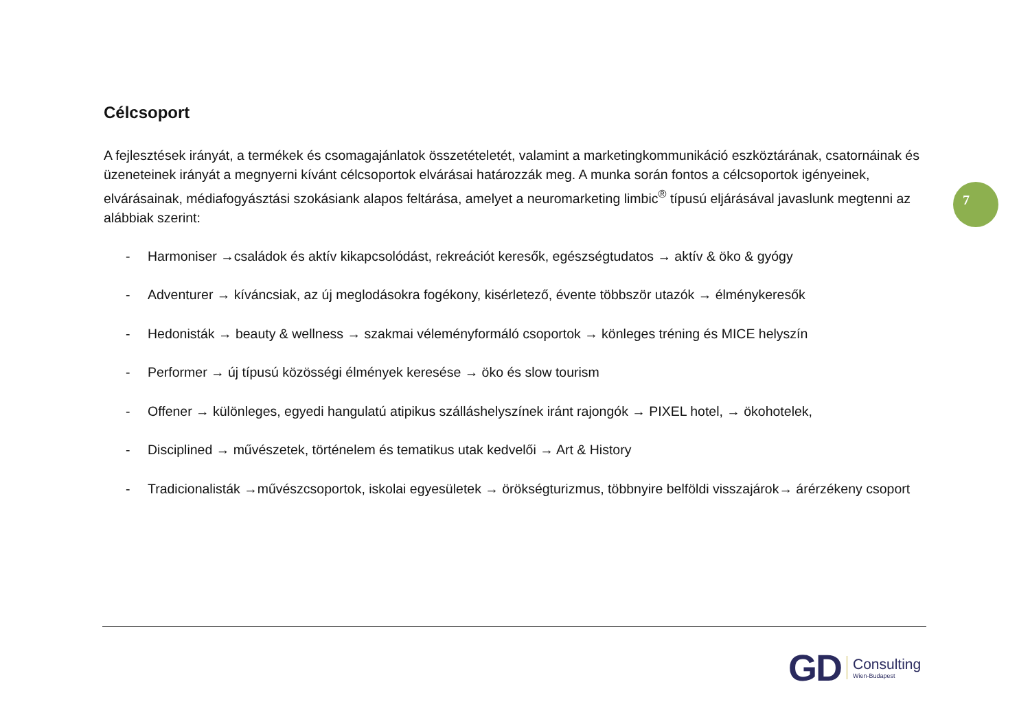Célcsoport
A fejlesztések irányát, a termékek és csomagajánlatok összetételetét, valamint a marketingkommunikáció eszköztárának, csatornáinak és üzeneteinek irányát a megnyerni kívánt célcsoportok elvárásai határozzák meg. A munka során fontos a célcsoportok igényeinek, elvárásainak, médiafogyásztási szokásiank alapos feltárása, amelyet a neuromarketing limbic<sup>®</sup> típusú eljárásával javaslunk megtenni az alábbiak szerint:
- Harmoniser →családok és aktív kikapcsolódást, rekreációt keresők, egészségtudatos → aktív & öko & gyógy
- Adventurer → kíváncsiak, az új meglodásokra fogékony, kisérletező, évente többször utazók → élménykeresők
- Hedonisták → beauty & wellness → szakmai véleményformáló csoportok → könleges tréning és MICE helyszín
- Performer → új típusú közösségi élmények keresése → öko és slow tourism
- Offener → különleges, egyedi hangulatú atipikus szálláshelyszínek iránt rajongók → PIXEL hotel, → ökohotelek,
- Disciplined → művészetek, történelem és tematikus utak kedvelői → Art & History
- Tradicionalisták →művészcsoportok, iskolai egyesületek → örökségturizmus, többnyire belföldi visszajárok→ árérzékeny csoport
7
GD
Consulting
Wien-Budapest